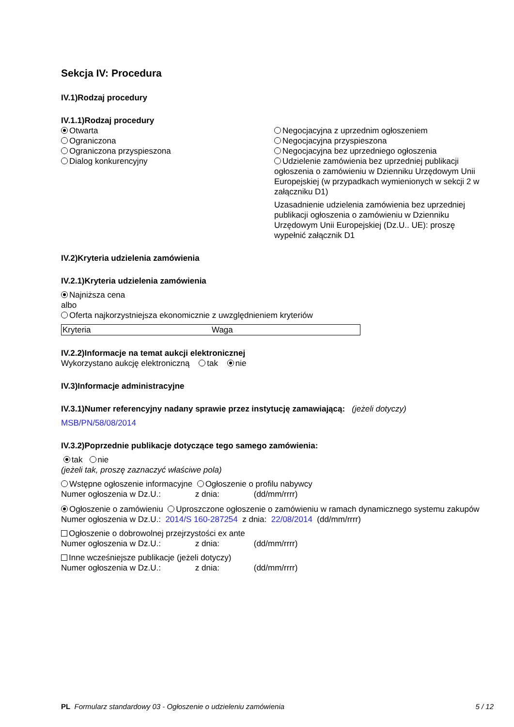Sekcja IV: Procedura
IV.1)Rodzaj procedury
IV.1.1)Rodzaj procedury
Otwarta
Ograniczona
Ograniczona przyspieszona
Dialog konkurencyjny
Negocjacyjna z uprzednim ogłoszeniem
Negocjacyjna przyspieszona
Negocjacyjna bez uprzedniego ogłoszenia
Udzielenie zamówienia bez uprzedniej publikacji ogłoszenia o zamówieniu w Dzienniku Urzędowym Unii Europejskiej (w przypadkach wymienionych w sekcji 2 w załączniku D1)
Uzasadnienie udzielenia zamówienia bez uprzedniej publikacji ogłoszenia o zamówieniu w Dzienniku Urzędowym Unii Europejskiej (Dz.U.. UE): proszę wypełnić załącznik D1
IV.2)Kryteria udzielenia zamówienia
IV.2.1)Kryteria udzielenia zamówienia
Najniższa cena
albo
Oferta najkorzystniejsza ekonomicznie z uwzględnieniem kryteriów
| Kryteria | Waga |
IV.2.2)Informacje na temat aukcji elektronicznej
Wykorzystano aukcję elektroniczną tak nie
IV.3)Informacje administracyjne
IV.3.1)Numer referencyjny nadany sprawie przez instytucję zamawiającą: (jeżeli dotyczy)
MSB/PN/58/08/2014
IV.3.2)Poprzednie publikacje dotyczące tego samego zamówienia:
tak nie
(jeżeli tak, proszę zaznaczyć właściwe pola)
Wstępne ogłoszenie informacyjne Ogłoszenie o profilu nabywcy
Numer ogłoszenia w Dz.U.: z dnia: (dd/mm/rrrr)
Ogłoszenie o zamówieniu Uproszczone ogłoszenie o zamówieniu w ramach dynamicznego systemu zakupów
Numer ogłoszenia w Dz.U.: 2014/S 160-287254 z dnia: 22/08/2014 (dd/mm/rrrr)
Ogłoszenie o dobrowolnej przejrzystości ex ante
Numer ogłoszenia w Dz.U.: z dnia: (dd/mm/rrrr)
Inne wcześniejsze publikacje (jeżeli dotyczy)
Numer ogłoszenia w Dz.U.: z dnia: (dd/mm/rrrr)
PL Formularz standardowy 03 - Ogłoszenie o udzieleniu zamówienia 5 / 12